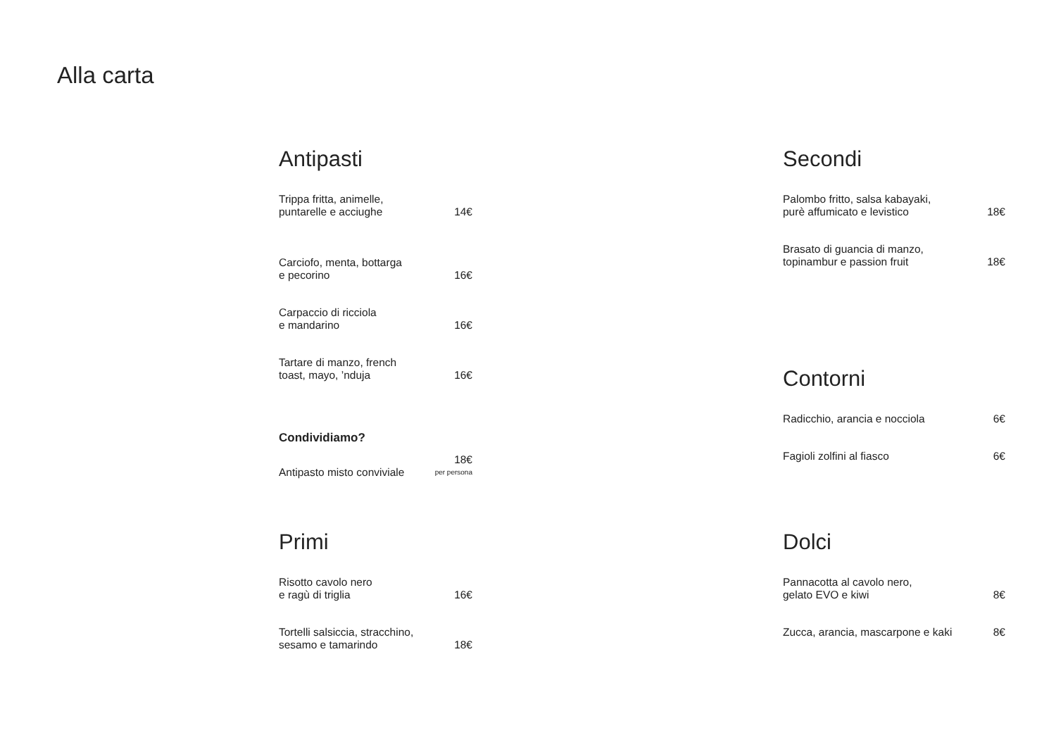Alla carta
Antipasti
Trippa fritta, animelle,
puntarelle e acciughe 14€
Carciofo, menta, bottarga
e pecorino 16€
Carpaccio di ricciola
e mandarino 16€
Tartare di manzo, french
toast, mayo, ’nduja 16€
Condividiamo?
Antipasto misto conviviale 18€
per persona
Primi
Risotto cavolo nero
e ragù di triglia 16€
Tortelli salsiccia, stracchino,
sesamo e tamarindo 18€
Secondi
Palombo fritto, salsa kabayaki,
purè affumicato e levistico 18€
Brasato di guancia di manzo,
topinambur e passion fruit 18€
Contorni
Radicchio, arancia e nocciola 6€
Fagioli zolfini al fiasco 6€
Dolci
Pannacotta al cavolo nero,
gelato EVO e kiwi 8€
Zucca, arancia, mascarpone e kaki 8€